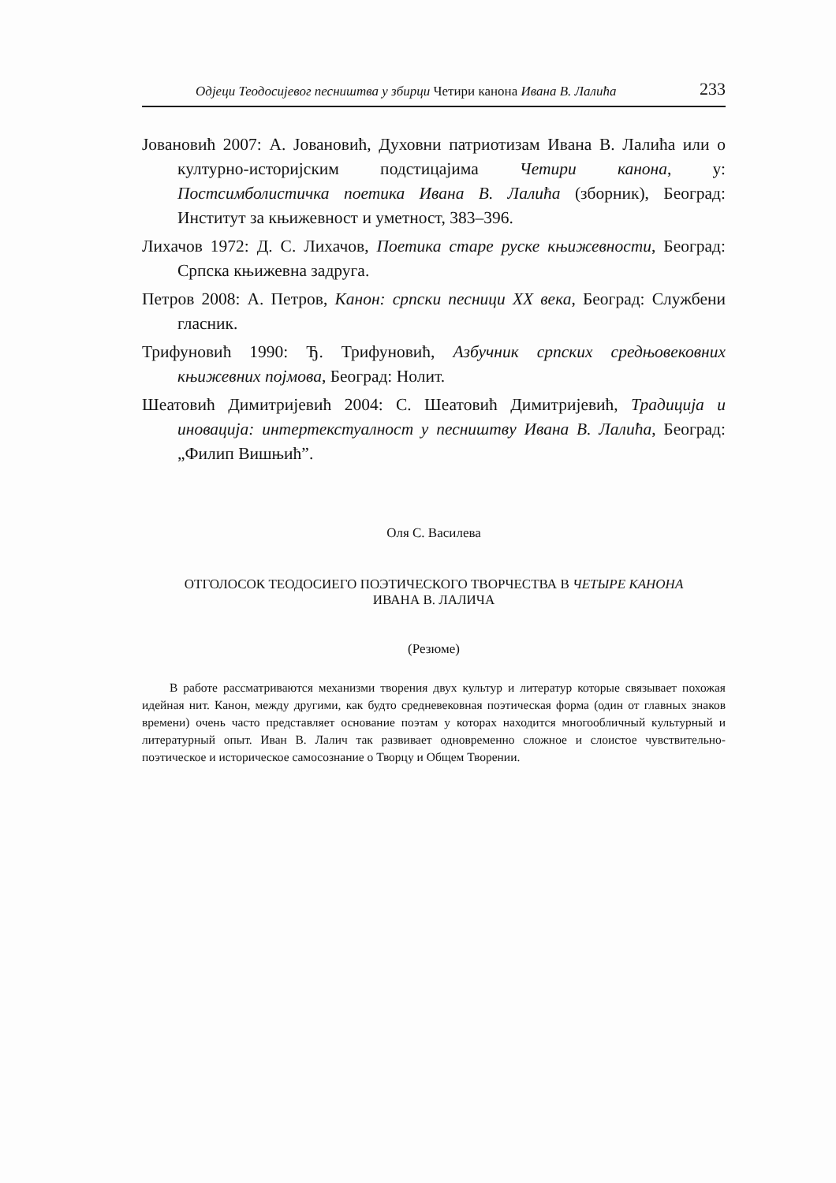Одјеци Теодосијевог песништва у збирци Четири канона Ивана В. Лалића 233
Јовановић 2007: А. Јовановић, Духовни патриотизам Ивана В. Лалића или о културно-историјским подстицајима Четири канона, у: Постсимболистичка поетика Ивана В. Лалића (зборник), Београд: Институт за књижевност и уметност, 383–396.
Лихачов 1972: Д. С. Лихачов, Поетика старе руске књижевности, Београд: Српска књижевна задруга.
Петров 2008: А. Петров, Канон: српски песници XX века, Београд: Службени гласник.
Трифуновић 1990: Ђ. Трифуновић, Азбучник српских средњовековних књижевних појмова, Београд: Нолит.
Шеатовић Димитријевић 2004: С. Шеатовић Димитријевић, Традиција и иновација: интертекстуалност у песништву Ивана В. Лалића, Београд: „Филип Вишњић”.
Оля С. Василева
ОТГОЛОСОК ТЕОДОСИЕГО ПОЭТИЧЕСКОГО ТВОРЧЕСТВА В ЧЕТЫРЕ КАНОНА
ИВАНА В. ЛАЛИЧА
(Резюме)
В работе рассматриваются механизми творения двух культур и литератур которые связывает похожая идейная нит. Канон, между другими, как будто средневековная поэтическая форма (один от главных знаков времени) очень часто представляет основание поэтам у которах находится многообличный культурный и литературный опыт. Иван В. Лалич так развивает одновременно сложное и слоистое чувствительно-поэтическое и историческое самосознание о Творцу и Общем Творении.